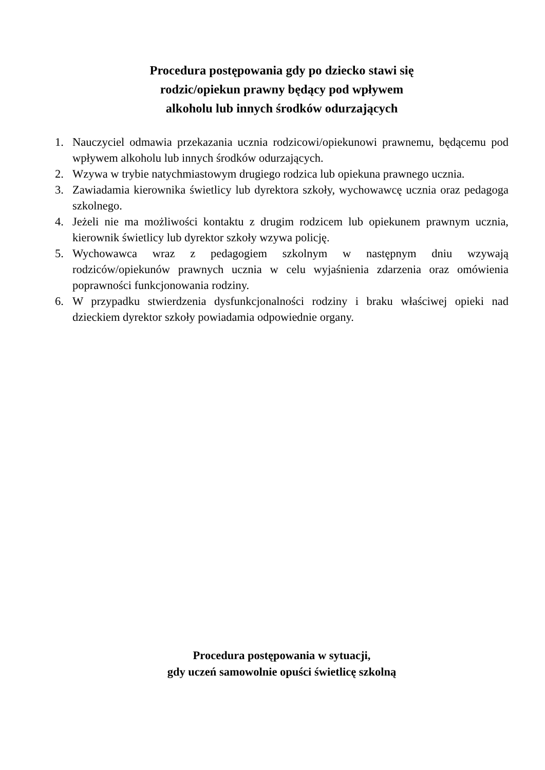Procedura postępowania gdy po dziecko stawi się
rodzic/opiekun prawny będący pod wpływem
alkoholu lub innych środków odurzających
1. Nauczyciel odmawia przekazania ucznia rodzicowi/opiekunowi prawnemu, będącemu pod wpływem alkoholu lub innych środków odurzających.
2. Wzywa w trybie natychmiastowym drugiego rodzica lub opiekuna prawnego ucznia.
3. Zawiadamia kierownika świetlicy lub dyrektora szkoły, wychowawcę ucznia oraz pedagoga szkolnego.
4. Jeżeli nie ma możliwości kontaktu z drugim rodzicem lub opiekunem prawnym ucznia, kierownik świetlicy lub dyrektor szkoły wzywa policję.
5. Wychowawca wraz z pedagogiem szkolnym w następnym dniu wzywają rodziców/opiekunów prawnych ucznia w celu wyjaśnienia zdarzenia oraz omówienia poprawności funkcjonowania rodziny.
6. W przypadku stwierdzenia dysfunkcjonalności rodziny i braku właściwej opieki nad dzieckiem dyrektor szkoły powiadamia odpowiednie organy.
Procedura postępowania w sytuacji,
gdy uczeń samowolnie opuści świetlicę szkolną